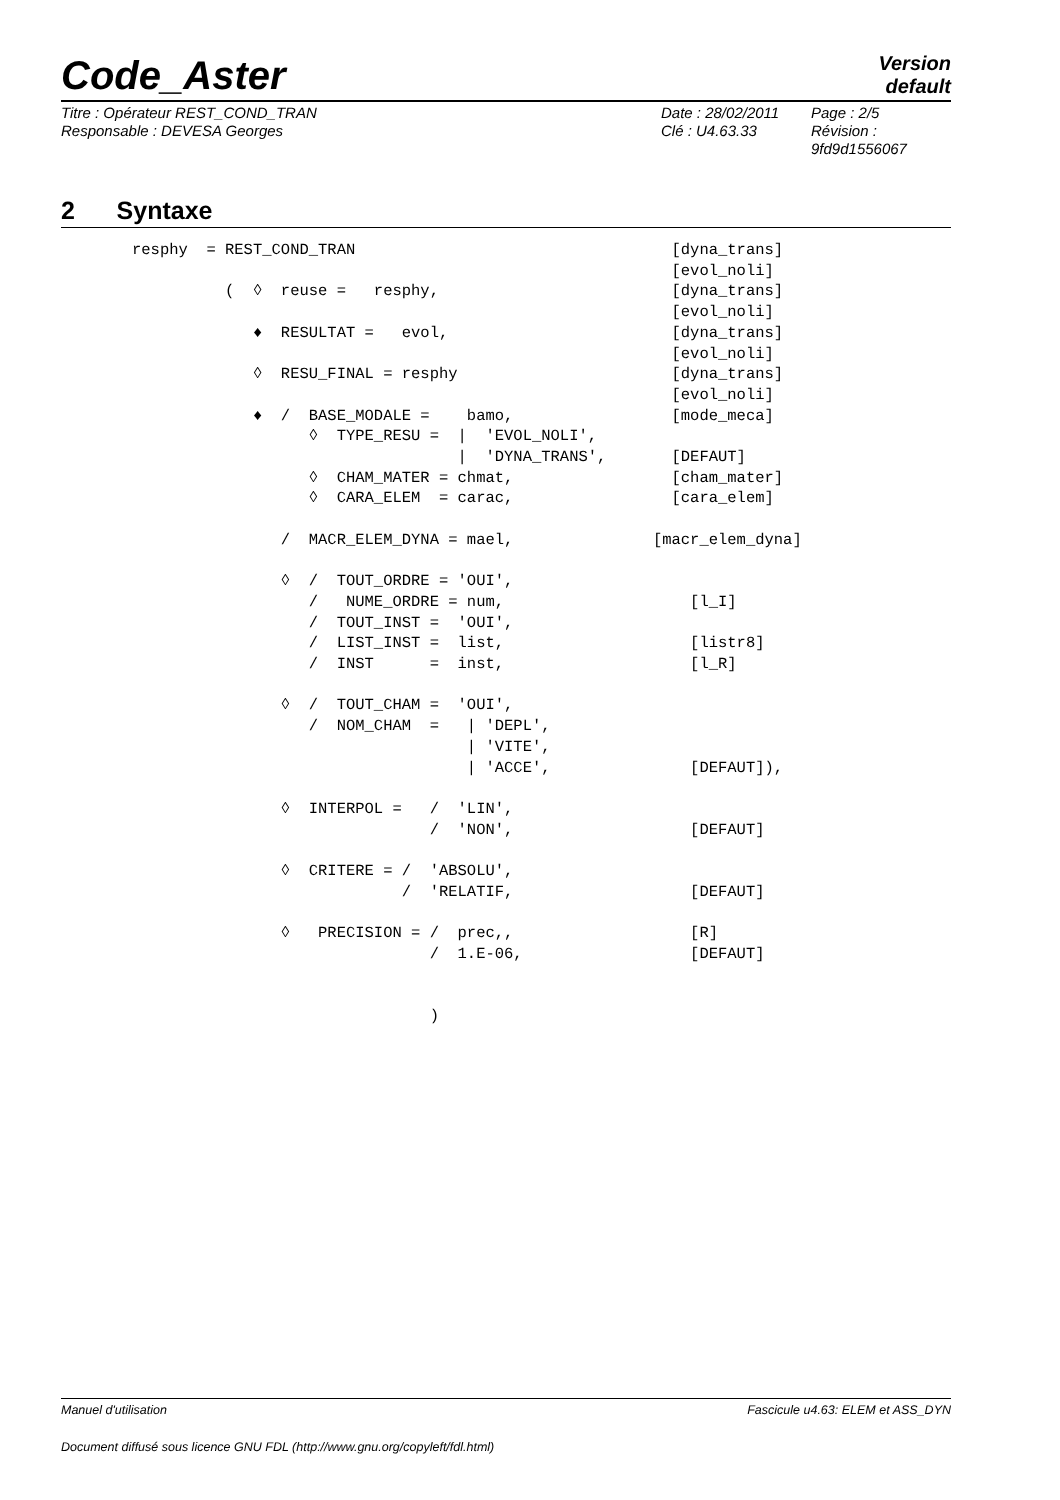Code_Aster
Version
default
Titre : Opérateur REST_COND_TRAN
Responsable : DEVESA Georges
Date : 28/02/2011
Clé : U4.63.33
Page : 2/5
Révision :
9fd9d1556067
2 Syntaxe
resphy  = REST_COND_TRAN                                  [dyna_trans]
                                                          [evol_noli]
          (  ◊  reuse =   resphy,                         [dyna_trans]
                                                          [evol_noli]
             ♦  RESULTAT =   evol,                        [dyna_trans]
                                                          [evol_noli]
             ◊  RESU_FINAL = resphy                       [dyna_trans]
                                                          [evol_noli]
             ♦  /  BASE_MODALE =    bamo,                 [mode_meca]
                   ◊  TYPE_RESU =  |  'EVOL_NOLI',
                                   |  'DYNA_TRANS',       [DEFAUT]
                   ◊  CHAM_MATER = chmat,                 [cham_mater]
                   ◊  CARA_ELEM  = carac,                 [cara_elem]

                /  MACR_ELEM_DYNA = mael,               [macr_elem_dyna]

                ◊  /  TOUT_ORDRE = 'OUI',
                   /   NUME_ORDRE = num,                    [l_I]
                   /  TOUT_INST =  'OUI',
                   /  LIST_INST =  list,                    [listr8]
                   /  INST      =  inst,                    [l_R]

                ◊  /  TOUT_CHAM =  'OUI',
                   /  NOM_CHAM  =   | 'DEPL',
                                    | 'VITE',
                                    | 'ACCE',               [DEFAUT]),

                ◊  INTERPOL =   /  'LIN',
                                /  'NON',                   [DEFAUT]

                ◊  CRITERE = /  'ABSOLU',
                             /  'RELATIF,                   [DEFAUT]

                ◊   PRECISION = /  prec,,                   [R]
                                /  1.E-06,                  [DEFAUT]


                                )
Manuel d'utilisation Fascicule u4.63: ELEM et ASS_DYN
Document diffusé sous licence GNU FDL (http://www.gnu.org/copyleft/fdl.html)